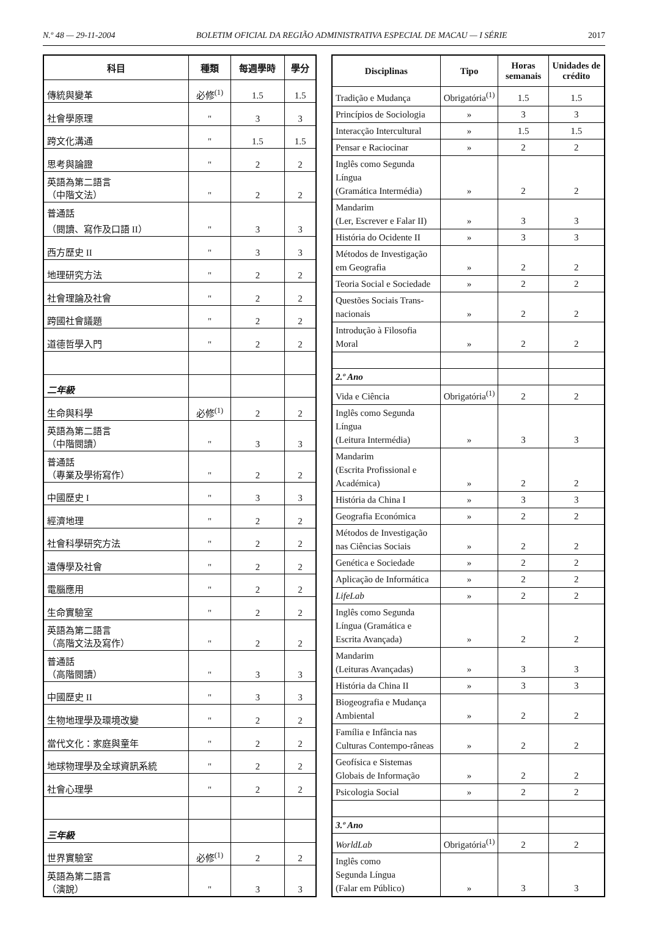N.º 48 — 29-11-2004 BOLETIM OFICIAL DA REGIÃO ADMINISTRATIVA ESPECIAL DE MACAU — I SÉRIE 2017
| 科目 | 種類 | 每週學時 | 學分 |
| --- | --- | --- | --- |
| 傳統與變革 | 必修<sup>(1)</sup> | 1.5 | 1.5 |
| 社會學原理 | " | 3 | 3 |
| 跨文化溝通 | " | 1.5 | 1.5 |
| 思考與論證 | " | 2 | 2 |
| 英語為第二語言 （中階文法） | " | 2 | 2 |
| 普通話 （閱讀、寫作及口語 II） | " | 3 | 3 |
| 西方歷史 II | " | 3 | 3 |
| 地理研究方法 | " | 2 | 2 |
| 社會理論及社會 | " | 2 | 2 |
| 跨國社會議題 | " | 2 | 2 |
| 道德哲學入門 | " | 2 | 2 |
| 二年級 | | | |
| 生命與科學 | 必修<sup>(1)</sup> | 2 | 2 |
| 英語為第二語言 （中階閱讀） | " | 3 | 3 |
| 普通話 （專業及學術寫作） | " | 2 | 2 |
| 中國歷史 I | " | 3 | 3 |
| 經濟地理 | " | 2 | 2 |
| 社會科學研究方法 | " | 2 | 2 |
| 遺傳學及社會 | " | 2 | 2 |
| 電腦應用 | " | 2 | 2 |
| 生命實驗室 | " | 2 | 2 |
| 英語為第二語言 （高階文法及寫作） | " | 2 | 2 |
| 普通話 （高階閱讀） | " | 3 | 3 |
| 中國歷史 II | " | 3 | 3 |
| 生物地理學及環境改變 | " | 2 | 2 |
| 當代文化：家庭與童年 | " | 2 | 2 |
| 地球物理學及全球資訊系統 | " | 2 | 2 |
| 社會心理學 | " | 2 | 2 |
| 三年級 | | | |
| 世界實驗室 | 必修<sup>(1)</sup> | 2 | 2 |
| 英語為第二語言 （演說） | " | 3 | 3 |
| Disciplinas | Tipo | Horas semanais | Unidades de crédito |
| --- | --- | --- | --- |
| Tradição e Mudança | Obrigatória<sup>(1)</sup> | 1.5 | 1.5 |
| Princípios de Sociologia | » | 3 | 3 |
| Interacção Intercultural | » | 1.5 | 1.5 |
| Pensar e Raciocinar | » | 2 | 2 |
| Inglês como Segunda Língua (Gramática Intermédia) | » | 2 | 2 |
| Mandarim (Ler, Escrever e Falar II) | » | 3 | 3 |
| História do Ocidente II | » | 3 | 3 |
| Métodos de Investigação em Geografia | » | 2 | 2 |
| Teoria Social e Sociedade | » | 2 | 2 |
| Questões Sociais Trans-nacionais | » | 2 | 2 |
| Introdução à Filosofia Moral | » | 2 | 2 |
| 2.º Ano | | | |
| Vida e Ciência | Obrigatória<sup>(1)</sup> | 2 | 2 |
| Inglês como Segunda Língua (Leitura Intermédia) | » | 3 | 3 |
| Mandarim (Escrita Profissional e Académica) | » | 2 | 2 |
| História da China I | » | 3 | 3 |
| Geografia Económica | » | 2 | 2 |
| Métodos de Investigação nas Ciências Sociais | » | 2 | 2 |
| Genética e Sociedade | » | 2 | 2 |
| Aplicação de Informática | » | 2 | 2 |
| LifeLab | » | 2 | 2 |
| Inglês como Segunda Língua (Gramática e Escrita Avançada) | » | 2 | 2 |
| Mandarim (Leituras Avançadas) | » | 3 | 3 |
| História da China II | » | 3 | 3 |
| Biogeografia e Mudança Ambiental | » | 2 | 2 |
| Família e Infância nas Culturas Contempo-râneas | » | 2 | 2 |
| Geofísica e Sistemas Globais de Informação | » | 2 | 2 |
| Psicologia Social | » | 2 | 2 |
| 3.º Ano | | | |
| WorldLab | Obrigatória<sup>(1)</sup> | 2 | 2 |
| Inglês como Segunda Língua (Falar em Público) | » | 3 | 3 |